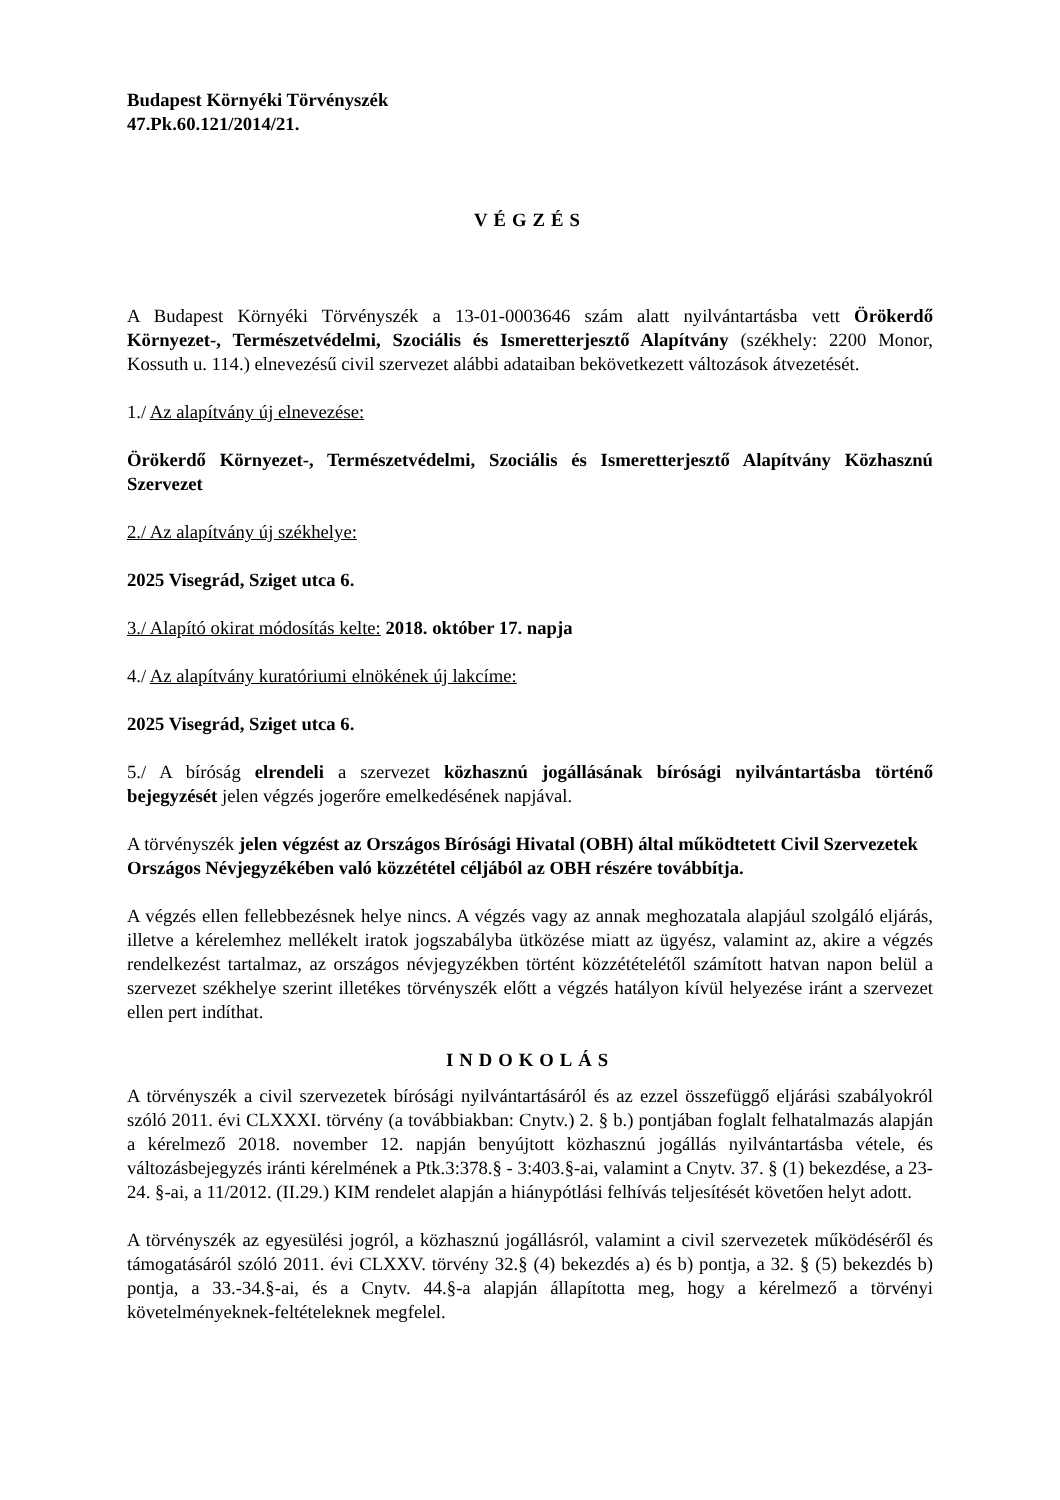Budapest Környéki Törvényszék
47.Pk.60.121/2014/21.
VÉGZÉS
A Budapest Környéki Törvényszék a 13-01-0003646 szám alatt nyilvántartásba vett Örökerdő Környezet-, Természetvédelmi, Szociális és Ismeretterjesztő Alapítvány (székhely: 2200 Monor, Kossuth u. 114.) elnevezésű civil szervezet alábbi adataiban bekövetkezett változások átvezetését.
1./ Az alapítvány új elnevezése:
Örökerdő Környezet-, Természetvédelmi, Szociális és Ismeretterjesztő Alapítvány Közhasznú Szervezet
2./ Az alapítvány új székhelye:
2025 Visegrád, Sziget utca 6.
3./ Alapító okirat módosítás kelte: 2018. október 17. napja
4./ Az alapítvány kuratóriumi elnökének új lakcíme:
2025 Visegrád, Sziget utca 6.
5./ A bíróság elrendeli a szervezet közhasznú jogállásának bírósági nyilvántartásba történő bejegyzését jelen végzés jogerőre emelkedésének napjával.
A törvényszék jelen végzést az Országos Bírósági Hivatal (OBH) által működtetett Civil Szervezetek Országos Névjegyzékében való közzététel céljából az OBH részére továbbítja.
A végzés ellen fellebbezésnek helye nincs. A végzés vagy az annak meghozatala alapjául szolgáló eljárás, illetve a kérelemhez mellékelt iratok jogszabályba ütközése miatt az ügyész, valamint az, akire a végzés rendelkezést tartalmaz, az országos névjegyzékben történt közzétételétől számított hatvan napon belül a szervezet székhelye szerint illetékes törvényszék előtt a végzés hatályon kívül helyezése iránt a szervezet ellen pert indíthat.
INDOKOLÁS
A törvényszék a civil szervezetek bírósági nyilvántartásáról és az ezzel összefüggő eljárási szabályokról szóló 2011. évi CLXXXI. törvény (a továbbiakban: Cnytv.) 2. § b.) pontjában foglalt felhatalmazás alapján a kérelmező 2018. november 12. napján benyújtott közhasznú jogállás nyilvántartásba vétele, és változásbejegyzés iránti kérelmének a Ptk.3:378.§ - 3:403.§-ai, valamint a Cnytv. 37. § (1) bekezdése, a 23-24. §-ai, a 11/2012. (II.29.) KIM rendelet alapján a hiánypótlási felhívás teljesítését követően helyt adott.
A törvényszék az egyesülési jogról, a közhasznú jogállásról, valamint a civil szervezetek működéséről és támogatásáról szóló 2011. évi CLXXV. törvény 32.§ (4) bekezdés a) és b) pontja, a 32. § (5) bekezdés b) pontja, a 33.-34.§-ai, és a Cnytv. 44.§-a alapján állapította meg, hogy a kérelmező a törvényi követelményeknek-feltételeknek megfelel.